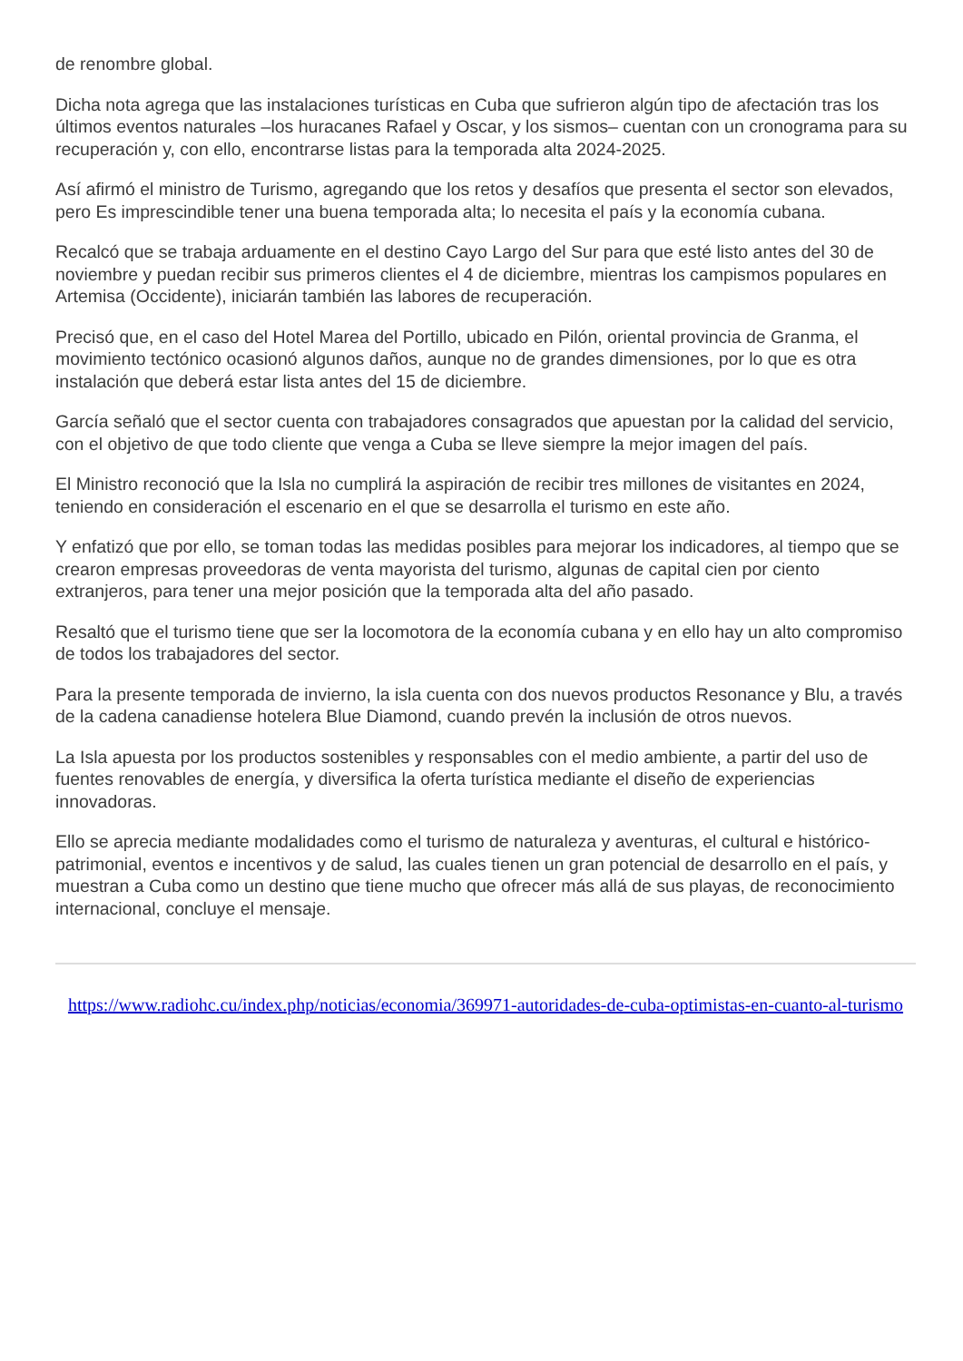de renombre global.
Dicha nota agrega que las instalaciones turísticas en Cuba que sufrieron algún tipo de afectación tras los últimos eventos naturales –los huracanes Rafael y Oscar, y los sismos– cuentan con un cronograma para su recuperación y, con ello, encontrarse listas para la temporada alta 2024-2025.
Así afirmó el ministro de Turismo, agregando que los retos y desafíos que presenta el sector son elevados, pero Es imprescindible tener una buena temporada alta; lo necesita el país y la economía cubana.
Recalcó que se trabaja arduamente en el destino Cayo Largo del Sur para que esté listo antes del 30 de noviembre y puedan recibir sus primeros clientes el 4 de diciembre, mientras los campismos populares en Artemisa (Occidente), iniciarán también las labores de recuperación.
Precisó que, en el caso del Hotel Marea del Portillo, ubicado en Pilón, oriental provincia de Granma, el movimiento tectónico ocasionó algunos daños, aunque no de grandes dimensiones, por lo que es otra instalación que deberá estar lista antes del 15 de diciembre.
García señaló que el sector cuenta con trabajadores consagrados que apuestan por la calidad del servicio, con el objetivo de que todo cliente que venga a Cuba se lleve siempre la mejor imagen del país.
El Ministro reconoció que la Isla no cumplirá la aspiración de recibir tres millones de visitantes en 2024, teniendo en consideración el escenario en el que se desarrolla el turismo en este año.
Y enfatizó que por ello, se toman todas las medidas posibles para mejorar los indicadores, al tiempo que se crearon empresas proveedoras de venta mayorista del turismo, algunas de capital cien por ciento extranjeros, para tener una mejor posición que la temporada alta del año pasado.
Resaltó que el turismo tiene que ser la locomotora de la economía cubana y en ello hay un alto compromiso de todos los trabajadores del sector.
Para la presente temporada de invierno, la isla cuenta con dos nuevos productos Resonance y Blu, a través de la cadena canadiense hotelera Blue Diamond, cuando prevén la inclusión de otros nuevos.
La Isla apuesta por los productos sostenibles y responsables con el medio ambiente, a partir del uso de fuentes renovables de energía, y diversifica la oferta turística mediante el diseño de experiencias innovadoras.
Ello se aprecia mediante modalidades como el turismo de naturaleza y aventuras, el cultural e histórico-patrimonial, eventos e incentivos y de salud, las cuales tienen un gran potencial de desarrollo en el país, y muestran a Cuba como un destino que tiene mucho que ofrecer más allá de sus playas, de reconocimiento internacional, concluye el mensaje.
https://www.radiohc.cu/index.php/noticias/economia/369971-autoridades-de-cuba-optimistas-en-cuanto-al-turismo